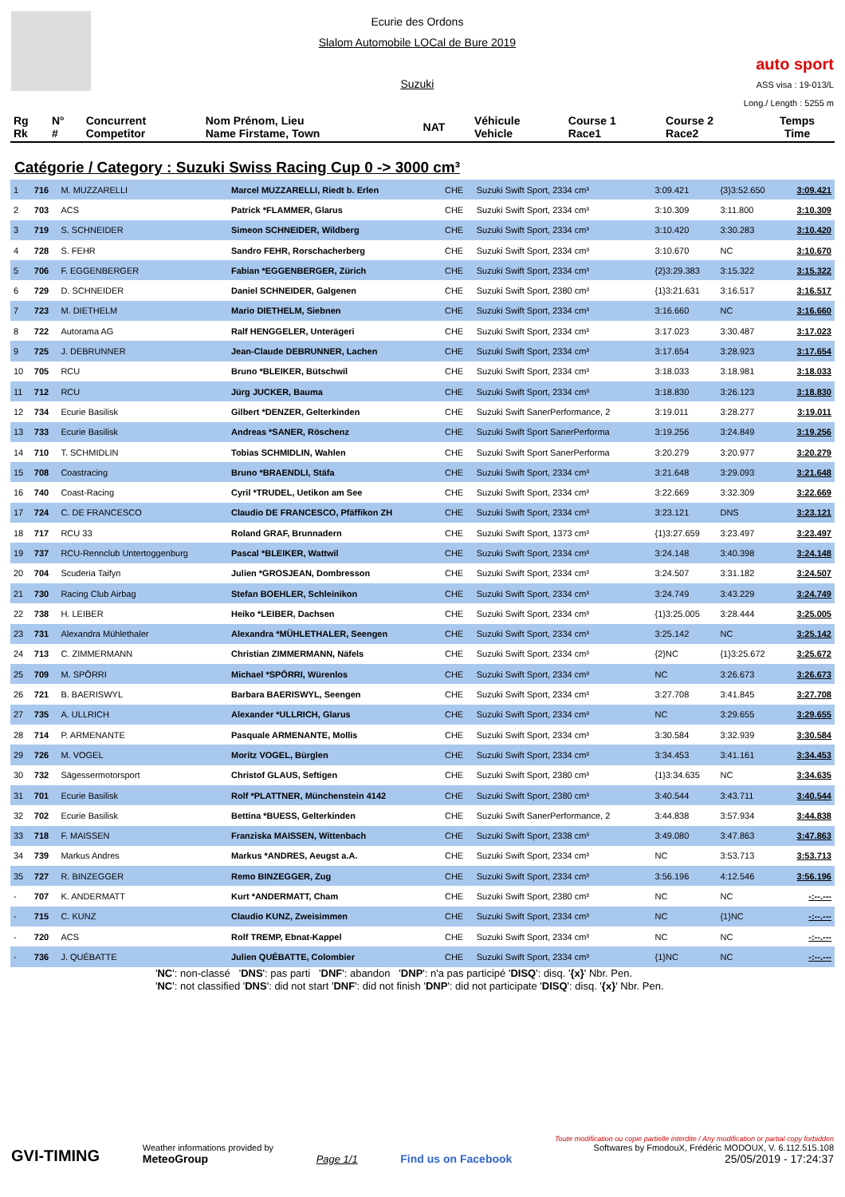Ecurie des Ordons
Slalom Automobile LOCal de Bure 2019
Suzuki
auto sport
ASS visa : 19-013/L
Long./ Length : 5255 m
| Rg Rk | N° # | Concurrent Competitor | Nom Prénom, Lieu Name Firstame, Town | NAT | Véhicule Vehicle | Course 1 Race1 | Course 2 Race2 | Temps Time |
| --- | --- | --- | --- | --- | --- | --- | --- | --- |
Catégorie / Category : Suzuki Swiss Racing Cup 0 -> 3000 cm³
| 1 | 716 | M. MUZZARELLI | Marcel MUZZARELLI, Riedt b. Erlen | CHE | Suzuki Swift Sport, 2334 cm³ | 3:09.421 | {3}3:52.650 | 3:09.421 |
| 2 | 703 | ACS | Patrick *FLAMMER, Glarus | CHE | Suzuki Swift Sport, 2334 cm³ | 3:10.309 | 3:11.800 | 3:10.309 |
| 3 | 719 | S. SCHNEIDER | Simeon SCHNEIDER, Wildberg | CHE | Suzuki Swift Sport, 2334 cm³ | 3:10.420 | 3:30.283 | 3:10.420 |
| 4 | 728 | S. FEHR | Sandro FEHR, Rorschacherberg | CHE | Suzuki Swift Sport, 2334 cm³ | 3:10.670 | NC | 3:10.670 |
| 5 | 706 | F. EGGENBERGER | Fabian *EGGENBERGER, Zürich | CHE | Suzuki Swift Sport, 2334 cm³ | {2}3:29.383 | 3:15.322 | 3:15.322 |
| 6 | 729 | D. SCHNEIDER | Daniel SCHNEIDER, Galgenen | CHE | Suzuki Swift Sport, 2380 cm³ | {1}3:21.631 | 3:16.517 | 3:16.517 |
| 7 | 723 | M. DIETHELM | Mario DIETHELM, Siebnen | CHE | Suzuki Swift Sport, 2334 cm³ | 3:16.660 | NC | 3:16.660 |
| 8 | 722 | Autorama AG | Ralf HENGGELER, Unterägeri | CHE | Suzuki Swift Sport, 2334 cm³ | 3:17.023 | 3:30.487 | 3:17.023 |
| 9 | 725 | J. DEBRUNNER | Jean-Claude DEBRUNNER, Lachen | CHE | Suzuki Swift Sport, 2334 cm³ | 3:17.654 | 3:28.923 | 3:17.654 |
| 10 | 705 | RCU | Bruno *BLEIKER, Bütschwil | CHE | Suzuki Swift Sport, 2334 cm³ | 3:18.033 | 3:18.981 | 3:18.033 |
| 11 | 712 | RCU | Jürg JUCKER, Bauma | CHE | Suzuki Swift Sport, 2334 cm³ | 3:18.830 | 3:26.123 | 3:18.830 |
| 12 | 734 | Ecurie Basilisk | Gilbert *DENZER, Gelterkinden | CHE | Suzuki Swift SanerPerformance, 2 | 3:19.011 | 3:28.277 | 3:19.011 |
| 13 | 733 | Ecurie Basilisk | Andreas *SANER, Röschenz | CHE | Suzuki Swift Sport SanerPerforma | 3:19.256 | 3:24.849 | 3:19.256 |
| 14 | 710 | T. SCHMIDLIN | Tobias SCHMIDLIN, Wahlen | CHE | Suzuki Swift Sport SanerPerforma | 3:20.279 | 3:20.977 | 3:20.279 |
| 15 | 708 | Coastracing | Bruno *BRAENDLI, Stäfa | CHE | Suzuki Swift Sport, 2334 cm³ | 3:21.648 | 3:29.093 | 3:21.648 |
| 16 | 740 | Coast-Racing | Cyril *TRUDEL, Uetikon am See | CHE | Suzuki Swift Sport, 2334 cm³ | 3:22.669 | 3:32.309 | 3:22.669 |
| 17 | 724 | C. DE FRANCESCO | Claudio DE FRANCESCO, Pfäffikon ZH | CHE | Suzuki Swift Sport, 2334 cm³ | 3:23.121 | DNS | 3:23.121 |
| 18 | 717 | RCU 33 | Roland GRAF, Brunnadern | CHE | Suzuki Swift Sport, 1373 cm³ | {1}3:27.659 | 3:23.497 | 3:23.497 |
| 19 | 737 | RCU-Rennclub Untertoggenburg | Pascal *BLEIKER, Wattwil | CHE | Suzuki Swift Sport, 2334 cm³ | 3:24.148 | 3:40.398 | 3:24.148 |
| 20 | 704 | Scuderia Taifyn | Julien *GROSJEAN, Dombresson | CHE | Suzuki Swift Sport, 2334 cm³ | 3:24.507 | 3:31.182 | 3:24.507 |
| 21 | 730 | Racing Club Airbag | Stefan BOEHLER, Schleinikon | CHE | Suzuki Swift Sport, 2334 cm³ | 3:24.749 | 3:43.229 | 3:24.749 |
| 22 | 738 | H. LEIBER | Heiko *LEIBER, Dachsen | CHE | Suzuki Swift Sport, 2334 cm³ | {1}3:25.005 | 3:28.444 | 3:25.005 |
| 23 | 731 | Alexandra Mühlethaler | Alexandra *MÜHLETHALER, Seengen | CHE | Suzuki Swift Sport, 2334 cm³ | 3:25.142 | NC | 3:25.142 |
| 24 | 713 | C. ZIMMERMANN | Christian ZIMMERMANN, Näfels | CHE | Suzuki Swift Sport, 2334 cm³ | {2}NC | {1}3:25.672 | 3:25.672 |
| 25 | 709 | M. SPÖRRI | Michael *SPÖRRI, Würenlos | CHE | Suzuki Swift Sport, 2334 cm³ | NC | 3:26.673 | 3:26.673 |
| 26 | 721 | B. BAERISWYL | Barbara BAERISWYL, Seengen | CHE | Suzuki Swift Sport, 2334 cm³ | 3:27.708 | 3:41.845 | 3:27.708 |
| 27 | 735 | A. ULLRICH | Alexander *ULLRICH, Glarus | CHE | Suzuki Swift Sport, 2334 cm³ | NC | 3:29.655 | 3:29.655 |
| 28 | 714 | P. ARMENANTE | Pasquale ARMENANTE, Mollis | CHE | Suzuki Swift Sport, 2334 cm³ | 3:30.584 | 3:32.939 | 3:30.584 |
| 29 | 726 | M. VOGEL | Moritz VOGEL, Bürglen | CHE | Suzuki Swift Sport, 2334 cm³ | 3:34.453 | 3:41.161 | 3:34.453 |
| 30 | 732 | Sägessermotorsport | Christof GLAUS, Seftigen | CHE | Suzuki Swift Sport, 2380 cm³ | {1}3:34.635 | NC | 3:34.635 |
| 31 | 701 | Ecurie Basilisk | Rolf *PLATTNER, Münchenstein 4142 | CHE | Suzuki Swift Sport, 2380 cm³ | 3:40.544 | 3:43.711 | 3:40.544 |
| 32 | 702 | Ecurie Basilisk | Bettina *BUESS, Gelterkinden | CHE | Suzuki Swift SanerPerformance, 2 | 3:44.838 | 3:57.934 | 3:44.838 |
| 33 | 718 | F. MAISSEN | Franziska MAISSEN, Wittenbach | CHE | Suzuki Swift Sport, 2338 cm³ | 3:49.080 | 3:47.863 | 3:47.863 |
| 34 | 739 | Markus Andres | Markus *ANDRES, Aeugst a.A. | CHE | Suzuki Swift Sport, 2334 cm³ | NC | 3:53.713 | 3:53.713 |
| 35 | 727 | R. BINZEGGER | Remo BINZEGGER, Zug | CHE | Suzuki Swift Sport, 2334 cm³ | 3:56.196 | 4:12.546 | 3:56.196 |
| - | 707 | K. ANDERMATT | Kurt *ANDERMATT, Cham | CHE | Suzuki Swift Sport, 2380 cm³ | NC | NC | -:--.--- |
| - | 715 | C. KUNZ | Claudio KUNZ, Zweisimmen | CHE | Suzuki Swift Sport, 2334 cm³ | NC | {1}NC | -:--.--- |
| - | 720 | ACS | Rolf TREMP, Ebnat-Kappel | CHE | Suzuki Swift Sport, 2334 cm³ | NC | NC | -:--.--- |
| - | 736 | J. QUÉBATTE | Julien QUÉBATTE, Colombier | CHE | Suzuki Swift Sport, 2334 cm³ | {1}NC | NC | -:--.--- |
'NC': non-classé 'DNS': pas parti 'DNF': abandon 'DNP': n'a pas participé 'DISQ': disq. '{x}' Nbr. Pen.
'NC': not classified 'DNS': did not start 'DNF': did not finish 'DNP': did not participate 'DISQ': disq. '{x}' Nbr. Pen.
GVI-TIMING
Weather informations provided by
MeteoGroup
Page 1/1
Find us on Facebook
Toute modification ou copie partielle interdite / Any modification or partial copy forbidden
Softwares by FmodouX, Frédéric MODOUX, V. 6.112.515.108
25/05/2019 - 17:24:37